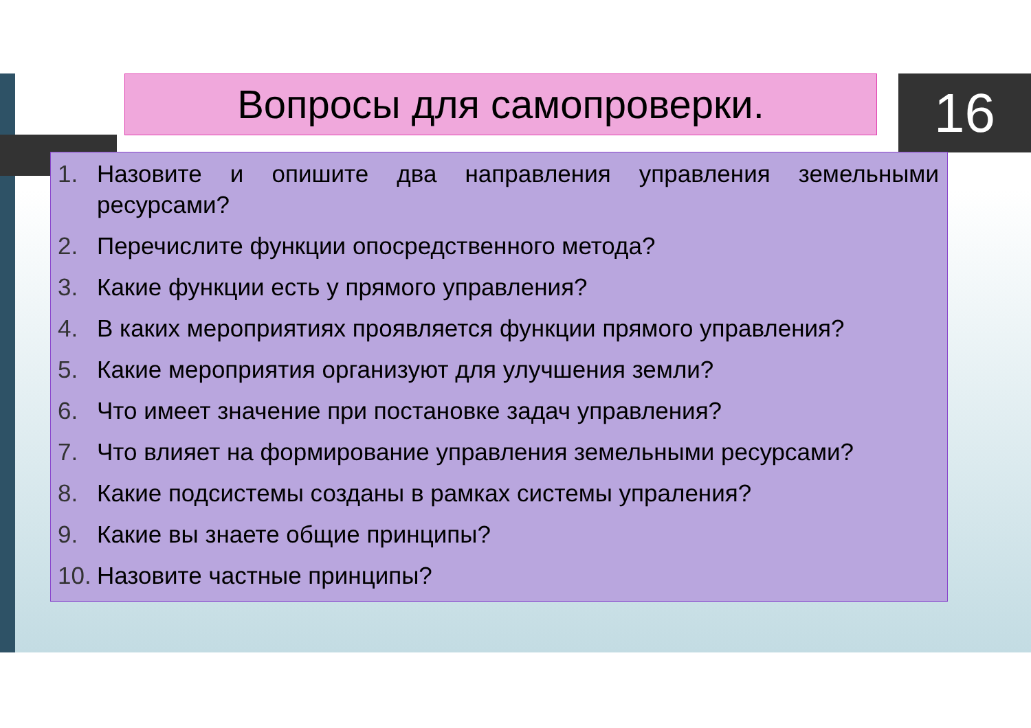Вопросы для самопроверки. 16
1. Назовите и опишите два направления управления земельными ресурсами?
2. Перечислите функции опосредственного метода?
3. Какие функции есть у прямого управления?
4. В каких мероприятиях проявляется функции прямого управления?
5. Какие мероприятия организуют для улучшения земли?
6. Что имеет значение при постановке задач управления?
7. Что влияет на формирование управления земельными ресурсами?
8. Какие подсистемы созданы в рамках системы упраления?
9. Какие вы знаете общие принципы?
10.
Назовите частные принципы?